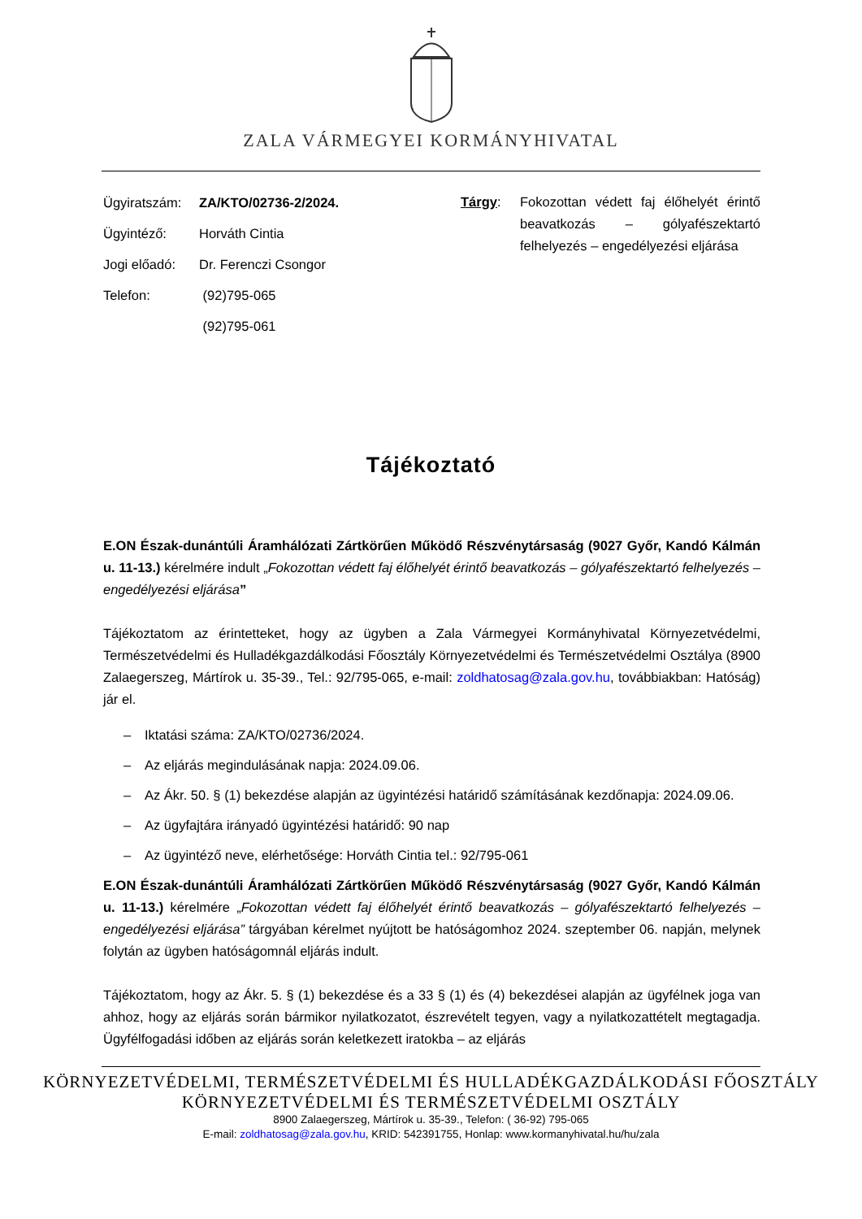ZALA VÁRMEGYEI KORMÁNYHIVATAL
| Ügyiratszám: | ZA/KTO/02736-2/2024. |
| Ügyintéző: | Horváth Cintia |
| Jogi előadó: | Dr. Ferenczi Csongor |
| Telefon: | (92)795-065 |
| | (92)795-061 |
Tárgy:
Fokozottan védett faj élőhelyét érintő beavatkozás – gólyafészektartó felhelyezés – engedélyezési eljárása
Tájékoztató
E.ON Észak-dunántúli Áramhálózati Zártkörűen Működő Részvénytársaság (9027 Győr, Kandó Kálmán u. 11-13.) kérelmére indult „Fokozottan védett faj élőhelyét érintő beavatkozás – gólyafészektartó felhelyezés – engedélyezési eljárása”
Tájékoztatom az érintetteket, hogy az ügyben a Zala Vármegyei Kormányhivatal Környezetvédelmi, Természetvédelmi és Hulladékgazdálkodási Főosztály Környezetvédelmi és Természetvédelmi Osztálya (8900 Zalaegerszeg, Mártírok u. 35-39., Tel.: 92/795-065, e-mail: zoldhatosag@zala.gov.hu, továbbiakban: Hatóság) jár el.
– Iktatási száma: ZA/KTO/02736/2024.
– Az eljárás megindulásának napja: 2024.09.06.
– Az Ákr. 50. § (1) bekezdése alapján az ügyintézési határidő számításának kezdőnapja: 2024.09.06.
– Az ügyfajtára irányadó ügyintézési határidő: 90 nap
– Az ügyintéző neve, elérhetősége: Horváth Cintia tel.: 92/795-061
E.ON Észak-dunántúli Áramhálózati Zártkörűen Működő Részvénytársaság (9027 Győr, Kandó Kálmán u. 11-13.) kérelmére „Fokozottan védett faj élőhelyét érintő beavatkozás – gólyafészektartó felhelyezés – engedélyezési eljárása” tárgyában kérelmet nyújtott be hatóságomhoz 2024. szeptember 06. napján, melynek folytán az ügyben hatóságomnál eljárás indult.
Tájékoztatom, hogy az Ákr. 5. § (1) bekezdése és a 33 § (1) és (4) bekezdései alapján az ügyfélnek joga van ahhoz, hogy az eljárás során bármikor nyilatkozatot, észrevételt tegyen, vagy a nyilatkozattételt megtagadja. Ügyfélfogadási időben az eljárás során keletkezett iratokba – az eljárás
KÖRNYEZETVÉDELMI, TERMÉSZETVÉDELMI ÉS HULLADÉKGAZDÁLKODÁSI FŐOSZTÁLY
KÖRNYEZETVÉDELMI ÉS TERMÉSZETVÉDELMI OSZTÁLY
8900 Zalaegerszeg, Mártírok u. 35-39., Telefon: ( 36-92) 795-065
E-mail: zoldhatosag@zala.gov.hu, KRID: 542391755, Honlap: www.kormanyhivatal.hu/hu/zala